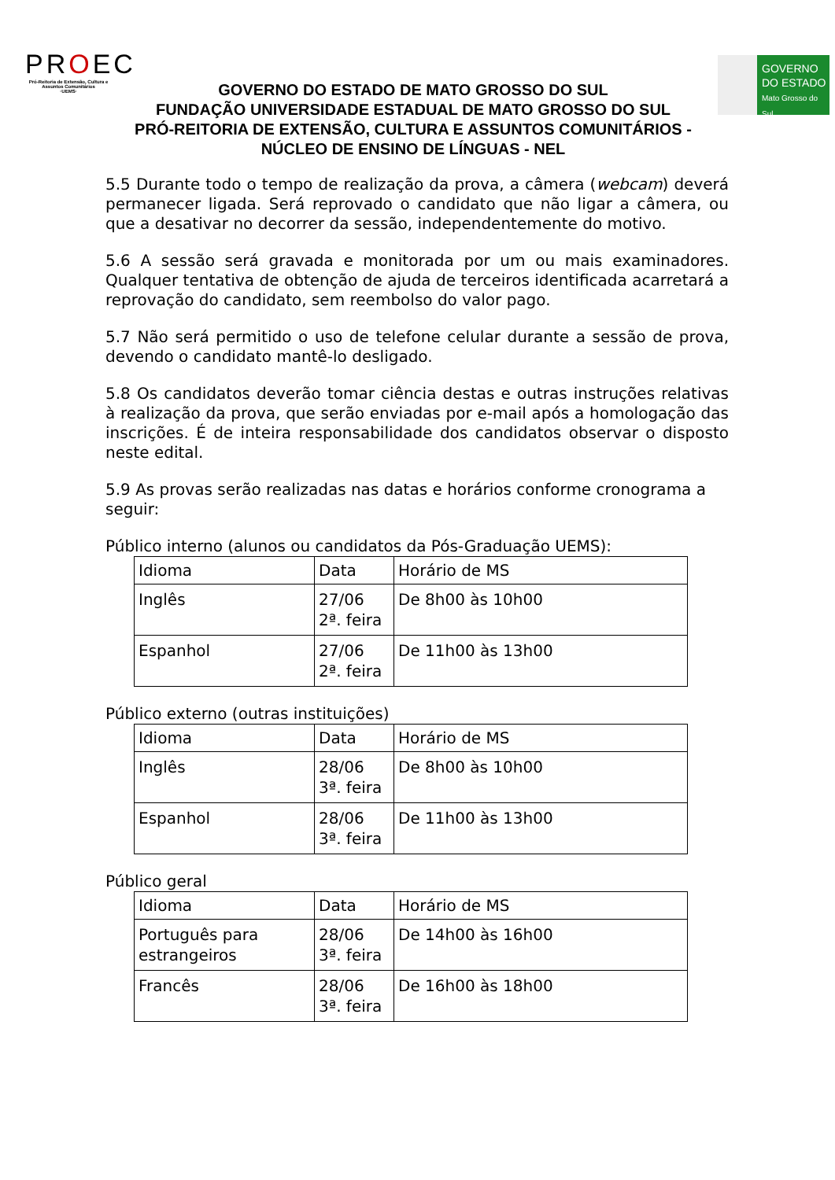PROEC
Pró-Reitoria de Extensão, Cultura e Assuntos Comunitários
·UEMS·
GOVERNO DO ESTADO DE MATO GROSSO DO SUL
FUNDAÇÃO UNIVERSIDADE ESTADUAL DE MATO GROSSO DO SUL
PRÓ-REITORIA DE EXTENSÃO, CULTURA E ASSUNTOS COMUNITÁRIOS -
NÚCLEO DE ENSINO DE LÍNGUAS - NEL
GOVERNO
DO ESTADO
Mato Grosso do Sul
5.5 Durante todo o tempo de realização da prova, a câmera (webcam) deverá permanecer ligada. Será reprovado o candidato que não ligar a câmera, ou que a desativar no decorrer da sessão, independentemente do motivo.
5.6 A sessão será gravada e monitorada por um ou mais examinadores. Qualquer tentativa de obtenção de ajuda de terceiros identificada acarretará a reprovação do candidato, sem reembolso do valor pago.
5.7 Não será permitido o uso de telefone celular durante a sessão de prova, devendo o candidato mantê-lo desligado.
5.8 Os candidatos deverão tomar ciência destas e outras instruções relativas à realização da prova, que serão enviadas por e-mail após a homologação das inscrições. É de inteira responsabilidade dos candidatos observar o disposto neste edital.
5.9 As provas serão realizadas nas datas e horários conforme cronograma a seguir:
Público interno (alunos ou candidatos da Pós-Graduação UEMS):
| Idioma | Data | Horário de MS |
| Inglês | 27/06 2ª. feira | De 8h00 às 10h00 |
| Espanhol | 27/06 2ª. feira | De 11h00 às 13h00 |
Público externo (outras instituições)
| Idioma | Data | Horário de MS |
| Inglês | 28/06 3ª. feira | De 8h00 às 10h00 |
| Espanhol | 28/06 3ª. feira | De 11h00 às 13h00 |
Público geral
| Idioma | Data | Horário de MS |
| Português para estrangeiros | 28/06 3ª. feira | De 14h00 às 16h00 |
| Francês | 28/06 3ª. feira | De 16h00 às 18h00 |